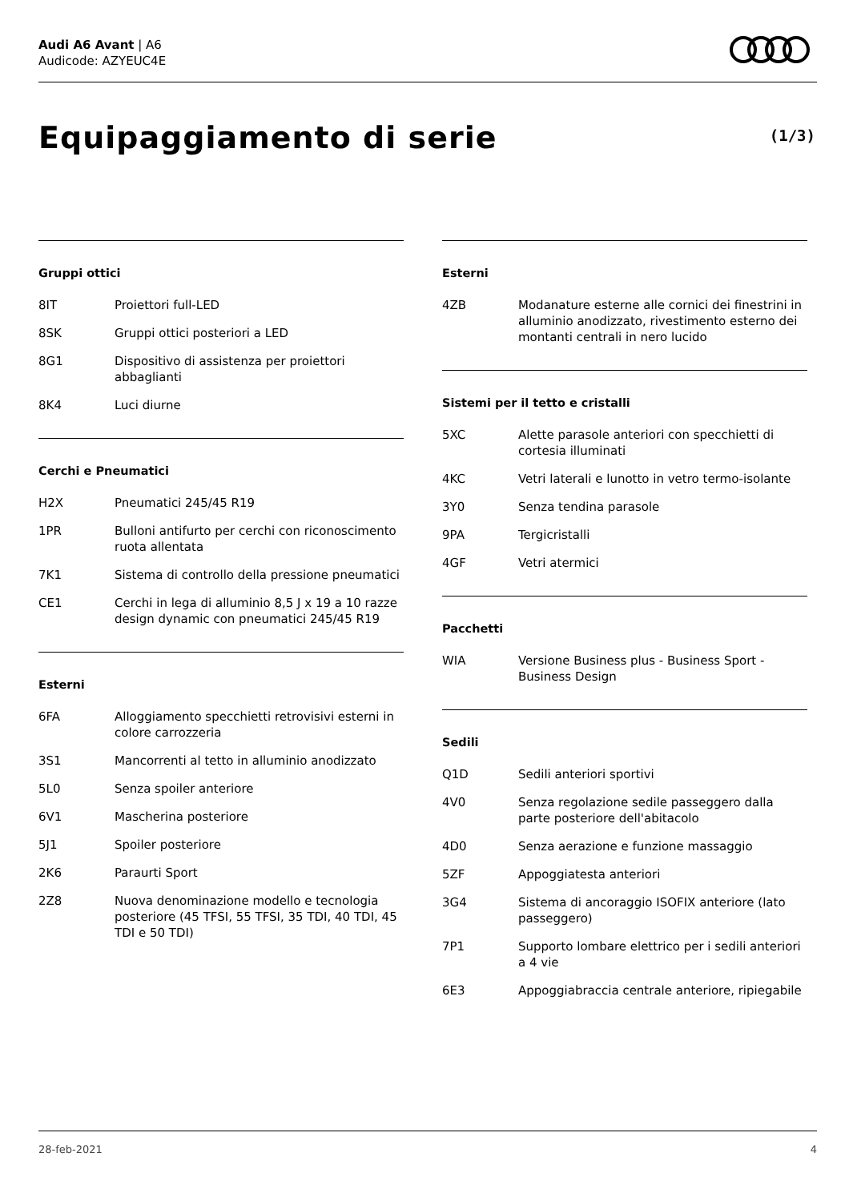Audi A6 Avant | A6
Audicode: AZYEUC4E
Equipaggiamento di serie (1/3)
Gruppi ottici
| 8IT | Proiettori full-LED |
| 8SK | Gruppi ottici posteriori a LED |
| 8G1 | Dispositivo di assistenza per proiettori abbaglianti |
| 8K4 | Luci diurne |
Cerchi e Pneumatici
| H2X | Pneumatici 245/45 R19 |
| 1PR | Bulloni antifurto per cerchi con riconoscimento ruota allentata |
| 7K1 | Sistema di controllo della pressione pneumatici |
| CE1 | Cerchi in lega di alluminio 8,5 J x 19 a 10 razze design dynamic con pneumatici 245/45 R19 |
Esterni
| 6FA | Alloggiamento specchietti retrovisivi esterni in colore carrozzeria |
| 3S1 | Mancorrenti al tetto in alluminio anodizzato |
| 5L0 | Senza spoiler anteriore |
| 6V1 | Mascherina posteriore |
| 5J1 | Spoiler posteriore |
| 2K6 | Paraurti Sport |
| 2Z8 | Nuova denominazione modello e tecnologia posteriore (45 TFSI, 55 TFSI, 35 TDI, 40 TDI, 45 TDI e 50 TDI) |
Esterni
| 4ZB | Modanature esterne alle cornici dei finestrini in alluminio anodizzato, rivestimento esterno dei montanti centrali in nero lucido |
Sistemi per il tetto e cristalli
| 5XC | Alette parasole anteriori con specchietti di cortesia illuminati |
| 4KC | Vetri laterali e lunotto in vetro termo-isolante |
| 3Y0 | Senza tendina parasole |
| 9PA | Tergicristalli |
| 4GF | Vetri atermici |
Pacchetti
| WIA | Versione Business plus - Business Sport - Business Design |
Sedili
| Q1D | Sedili anteriori sportivi |
| 4V0 | Senza regolazione sedile passeggero dalla parte posteriore dell'abitacolo |
| 4D0 | Senza aerazione e funzione massaggio |
| 5ZF | Appoggiatesta anteriori |
| 3G4 | Sistema di ancoraggio ISOFIX anteriore (lato passeggero) |
| 7P1 | Supporto lombare elettrico per i sedili anteriori a 4 vie |
| 6E3 | Appoggiabraccia centrale anteriore, ripiegabile |
28-feb-2021 4